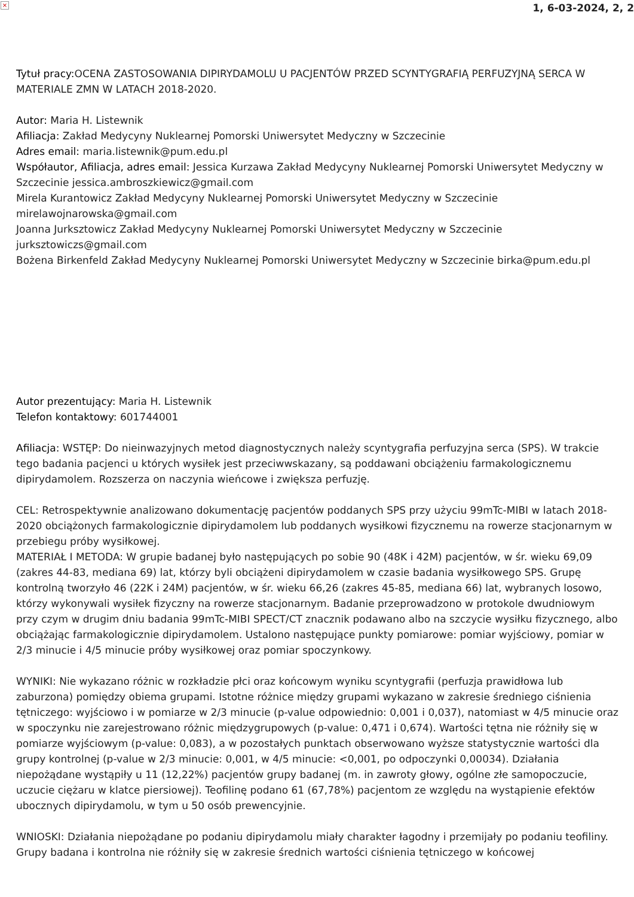× 1, 6-03-2024, 2, 2
Tytuł pracy: OCENA ZASTOSOWANIA DIPIRYDAMOLU U PACJENTÓW PRZED SCYNTYGRAFIĄ PERFUZYJNĄ SERCA W MATERIALE ZMN W LATACH 2018-2020.
Autor: Maria H. Listewnik
Afiliacja: Zakład Medycyny Nuklearnej Pomorski Uniwersytet Medyczny w Szczecinie
Adres email: maria.listewnik@pum.edu.pl
Współautor, Afiliacja, adres email: Jessica Kurzawa Zakład Medycyny Nuklearnej Pomorski Uniwersytet Medyczny w Szczecinie jessica.ambroszkiewicz@gmail.com
Mirela Kurantowicz Zakład Medycyny Nuklearnej Pomorski Uniwersytet Medyczny w Szczecinie mirelawojnarowska@gmail.com
Joanna Jurksztowicz Zakład Medycyny Nuklearnej Pomorski Uniwersytet Medyczny w Szczecinie jurksztowiczs@gmail.com
Bożena Birkenfeld Zakład Medycyny Nuklearnej Pomorski Uniwersytet Medyczny w Szczecinie birka@pum.edu.pl
Autor prezentujący: Maria H. Listewnik
Telefon kontaktowy: 601744001
Afiliacja: WSTĘP: Do nieinwazyjnych metod diagnostycznych należy scyntygrafia perfuzyjna serca (SPS). W trakcie tego badania pacjenci u których wysiłek jest przeciwwskazany, są poddawani obciążeniu farmakologicznemu dipirydamolem. Rozszerza on naczynia wieńcowe i zwiększa perfuzję.
CEL: Retrospektywnie analizowano dokumentację pacjentów poddanych SPS przy użyciu 99mTc-MIBI w latach 2018-2020 obciążonych farmakologicznie dipirydamolem lub poddanych wysiłkowi fizycznemu na rowerze stacjonarnym w przebiegu próby wysiłkowej.
MATERIAŁ I METODA: W grupie badanej było następujących po sobie 90 (48K i 42M) pacjentów, w śr. wieku 69,09 (zakres 44-83, mediana 69) lat, którzy byli obciążeni dipirydamolem w czasie badania wysiłkowego SPS. Grupę kontrolną tworzyło 46 (22K i 24M) pacjentów, w śr. wieku 66,26 (zakres 45-85, mediana 66) lat, wybranych losowo, którzy wykonywali wysiłek fizyczny na rowerze stacjonarnym. Badanie przeprowadzono w protokole dwudniowym przy czym w drugim dniu badania 99mTc-MIBI SPECT/CT znacznik podawano albo na szczycie wysiłku fizycznego, albo obciążając farmakologicznie dipirydamolem. Ustalono następujące punkty pomiarowe: pomiar wyjściowy, pomiar w 2/3 minucie i 4/5 minucie próby wysiłkowej oraz pomiar spoczynkowy.
WYNIKI: Nie wykazano różnic w rozkładzie płci oraz końcowym wyniku scyntygrafii (perfuzja prawidłowa lub zaburzona) pomiędzy obiema grupami. Istotne różnice między grupami wykazano w zakresie średniego ciśnienia tętniczego: wyjściowo i w pomiarze w 2/3 minucie (p-value odpowiednio: 0,001 i 0,037), natomiast w 4/5 minucie oraz w spoczynku nie zarejestrowano różnic międzygrupowych (p-value: 0,471 i 0,674). Wartości tętna nie różniły się w pomiarze wyjściowym (p-value: 0,083), a w pozostałych punktach obserwowano wyższe statystycznie wartości dla grupy kontrolnej (p-value w 2/3 minucie: 0,001, w 4/5 minucie: <0,001, po odpoczynki 0,00034). Działania niepożądane wystąpiły u 11 (12,22%) pacjentów grupy badanej (m. in zawroty głowy, ogólne złe samopoczucie, uczucie ciężaru w klatce piersiowej). Teofilinę podano 61 (67,78%) pacjentom ze względu na wystąpienie efektów ubocznych dipirydamolu, w tym u 50 osób prewencyjnie.
WNIOSKI: Działania niepożądane po podaniu dipirydamolu miały charakter łagodny i przemijały po podaniu teofiliny. Grupy badana i kontrolna nie różniły się w zakresie średnich wartości ciśnienia tętniczego w końcowej